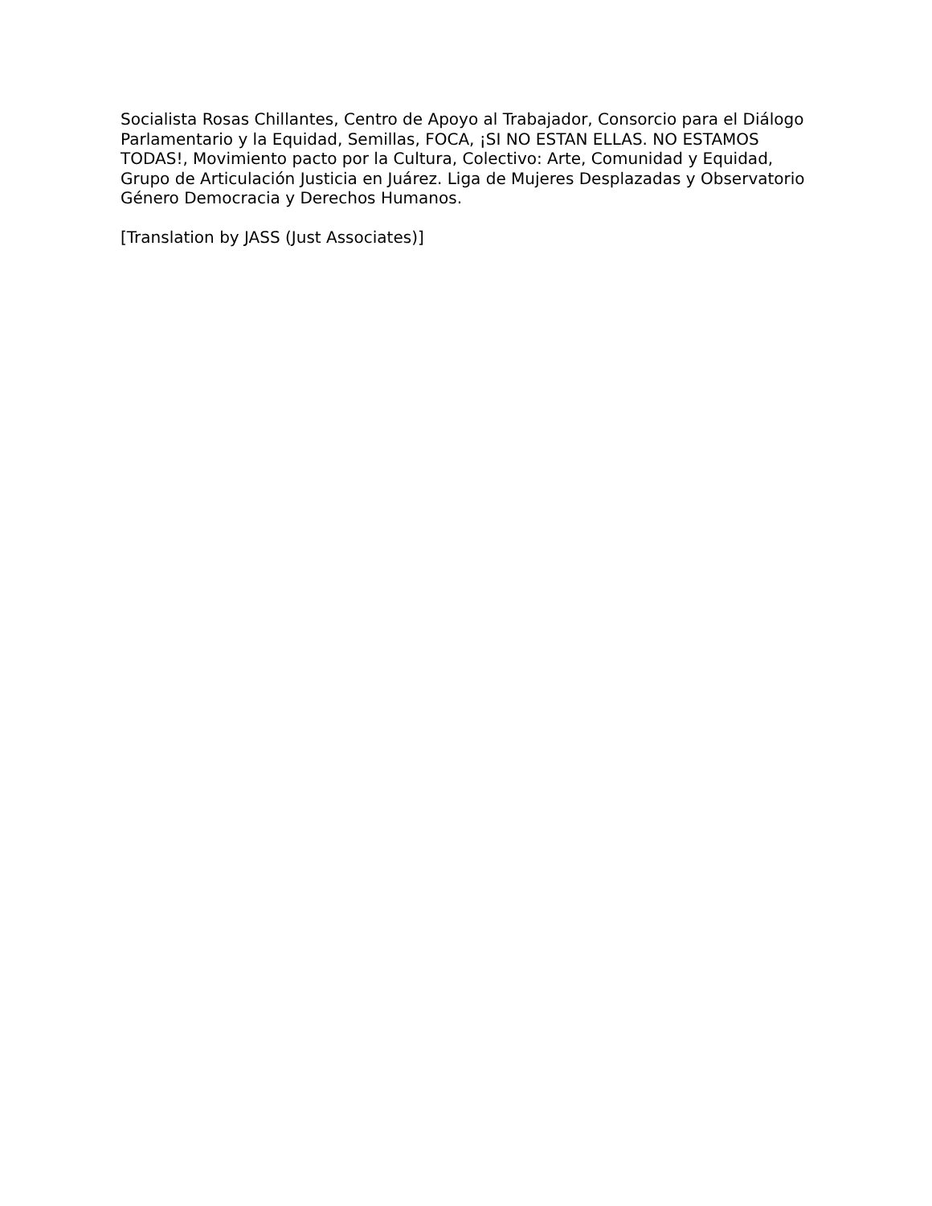Socialista Rosas Chillantes, Centro de Apoyo al Trabajador, Consorcio para el Diálogo Parlamentario y la Equidad, Semillas, FOCA, ¡SI NO ESTAN ELLAS. NO ESTAMOS TODAS!, Movimiento pacto por la Cultura, Colectivo: Arte, Comunidad y Equidad, Grupo de Articulación Justicia en Juárez. Liga de Mujeres Desplazadas y Observatorio Género Democracia y Derechos Humanos.
[Translation by JASS (Just Associates)]